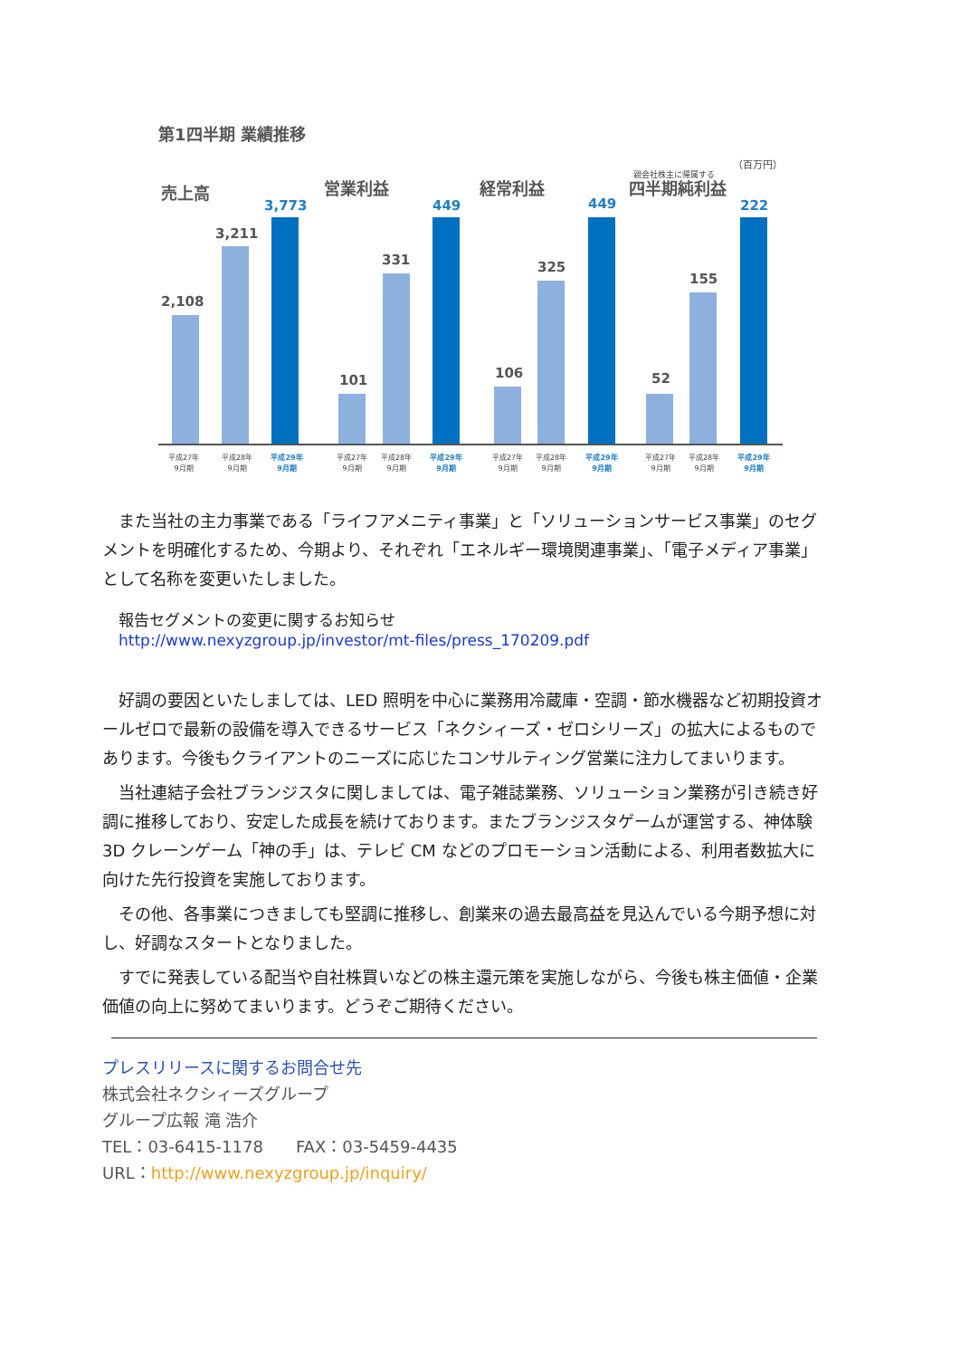第1四半期 業績推移
（百万円）
親会社株主に帰属する
売上高
営業利益
経常利益
四半期純利益
2,108
3,211
101
331
106
325
52
155
3,773
449
449
222
平成27年
9月期
平成28年
9月期
平成27年
9月期
平成28年
9月期
平成27年
9月期
平成28年
9月期
平成27年
9月期
平成28年
9月期
平成29年
9月期
平成29年
9月期
平成29年
9月期
平成29年
9月期
また当社の主力事業である「ライフアメニティ事業」と「ソリューションサービス事業」のセグメントを明確化するため、今期より、それぞれ「エネルギー環境関連事業」、「電子メディア事業」として名称を変更いたしました。
報告セグメントの変更に関するお知らせ
http://www.nexyzgroup.jp/investor/mt-files/press_170209.pdf
好調の要因といたしましては、LED 照明を中心に業務用冷蔵庫・空調・節水機器など初期投資オールゼロで最新の設備を導入できるサービス「ネクシィーズ・ゼロシリーズ」の拡大によるものであります。今後もクライアントのニーズに応じたコンサルティング営業に注力してまいります。
当社連結子会社ブランジスタに関しましては、電子雑誌業務、ソリューション業務が引き続き好調に推移しており、安定した成長を続けております。またブランジスタゲームが運営する、神体験 3D クレーンゲーム「神の手」は、テレビ CM などのプロモーション活動による、利用者数拡大に向けた先行投資を実施しております。
その他、各事業につきましても堅調に推移し、創業来の過去最高益を見込んでいる今期予想に対し、好調なスタートとなりました。
すでに発表している配当や自社株買いなどの株主還元策を実施しながら、今後も株主価値・企業価値の向上に努めてまいります。どうぞご期待ください。
プレスリリースに関するお問合せ先
株式会社ネクシィーズグループ
グループ広報 滝 浩介
TEL：03-6415-1178　　FAX：03-5459-4435
URL：http://www.nexyzgroup.jp/inquiry/